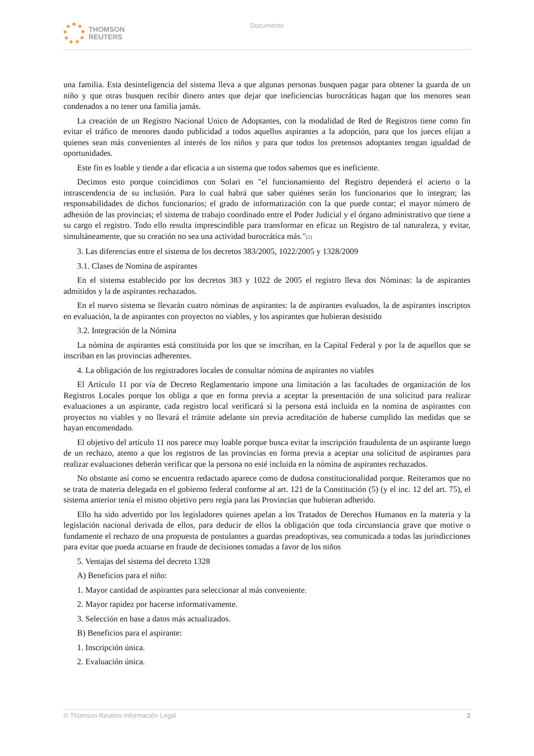THOMSON
REUTERS
Documento
una familia. Esta desinteligencia del sistema lleva a que algunas personas busquen pagar para obtener la guarda de un niño y que otras busquen recibir dinero antes que dejar que ineficiencias burocráticas hagan que los menores sean condenados a no tener una familia jamás.
La creación de un Registro Nacional Unico de Adoptantes, con la modalidad de Red de Registros tiene como fin evitar el tráfico de menores dando publicidad a todos aquellos aspirantes a la adopción, para que los jueces elijan a quienes sean más convenientes al interés de los niños y para que todos los pretensos adoptantes tengan igualdad de oportunidades.
Este fin es loable y tiende a dar eficacia a un sistema que todos sabemos que es ineficiente.
Decimos esto porque coincidimos con Solari en "el funcionamiento del Registro dependerá el acierto o la intrascendencia de su inclusión. Para lo cual habrá que saber quiénes serán los funcionarios que lo integran; las responsabilidades de dichos funcionarios; el grado de informatización con la que puede contar; el mayor número de adhesión de las provincias; el sistema de trabajo coordinado entre el Poder Judicial y el órgano administrativo que tiene a su cargo el registro. Todo ello resulta imprescindible para transformar en eficaz un Registro de tal naturaleza, y evitar, simultáneamente, que su creación no sea una actividad burocrática más."(2)
3. Las diferencias entre el sistema de los decretos 383/2005, 1022/2005 y 1328/2009
3.1. Clases de Nomina de aspirantes
En el sistema establecido por los decretos 383 y 1022 de 2005 el registro lleva dos Nóminas: la de aspirantes admitidos y la de aspirantes rechazados.
En el nuevo sistema se llevarán cuatro nóminas de aspirantes: la de aspirantes evaluados, la de aspirantes inscriptos en evaluación, la de aspirantes con proyectos no viables, y los aspirantes que hubieran desistido
3.2. Integración de la Nómina
La nómina de aspirantes está constituida por los que se inscriban, en la Capital Federal y por la de aquellos que se inscriban en las provincias adherentes.
4. La obligación de los registradores locales de consultar nómina de aspirantes no viables
El Artículo 11 por vía de Decreto Reglamentario impone una limitación a las facultades de organización de los Registros Locales porque los obliga a que en forma previa a aceptar la presentación de una solicitud para realizar evaluaciones a un aspirante, cada registro local verificará si la persona está incluida en la nomina de aspirantes con proyectos no viables y no llevará el trámite adelante sin previa acreditación de haberse cumplido las medidas que se hayan encomendado.
El objetivo del artículo 11 nos parece muy loable porque busca evitar la inscripción fraudulenta de un aspirante luego de un rechazo, atento a que los registros de las provincias en forma previa a aceptar una solicitud de aspirantes para realizar evaluaciones deberán verificar que la persona no esté incluida en la nómina de aspirantes rechazados.
No obstante así como se encuentra redactado aparece como de dudosa constitucionalidad porque. Reiteramos que no se trata de materia delegada en el gobierno federal conforme al art. 121 de la Constitución (5) (y el inc. 12 del art. 75), el sistema anterior tenía el mismo objetivo pero regía para las Provincias que hubieran adherido.
Ello ha sido advertido por los legisladores quienes apelan a los Tratados de Derechos Humanos en la materia y la legislación nacional derivada de ellos, para deducir de ellos la obligación que toda circunstancia grave que motive o fundamente el rechazo de una propuesta de postulantes a guardas preadoptivas, sea comunicada a todas las jurisdicciones para evitar que pueda actuarse en fraude de decisiones tomadas a favor de los niños
5. Ventajas del sistema del decreto 1328
A) Beneficios para el niño:
1. Mayor cantidad de aspirantes para seleccionar al más conveniente.
2. Mayor rapidez por hacerse informativamente.
3. Selección en base a datos más actualizados.
B) Beneficios para el aspirante:
1. Inscripción única.
2. Evaluación única.
© Thomson Reuters Información Legal 2